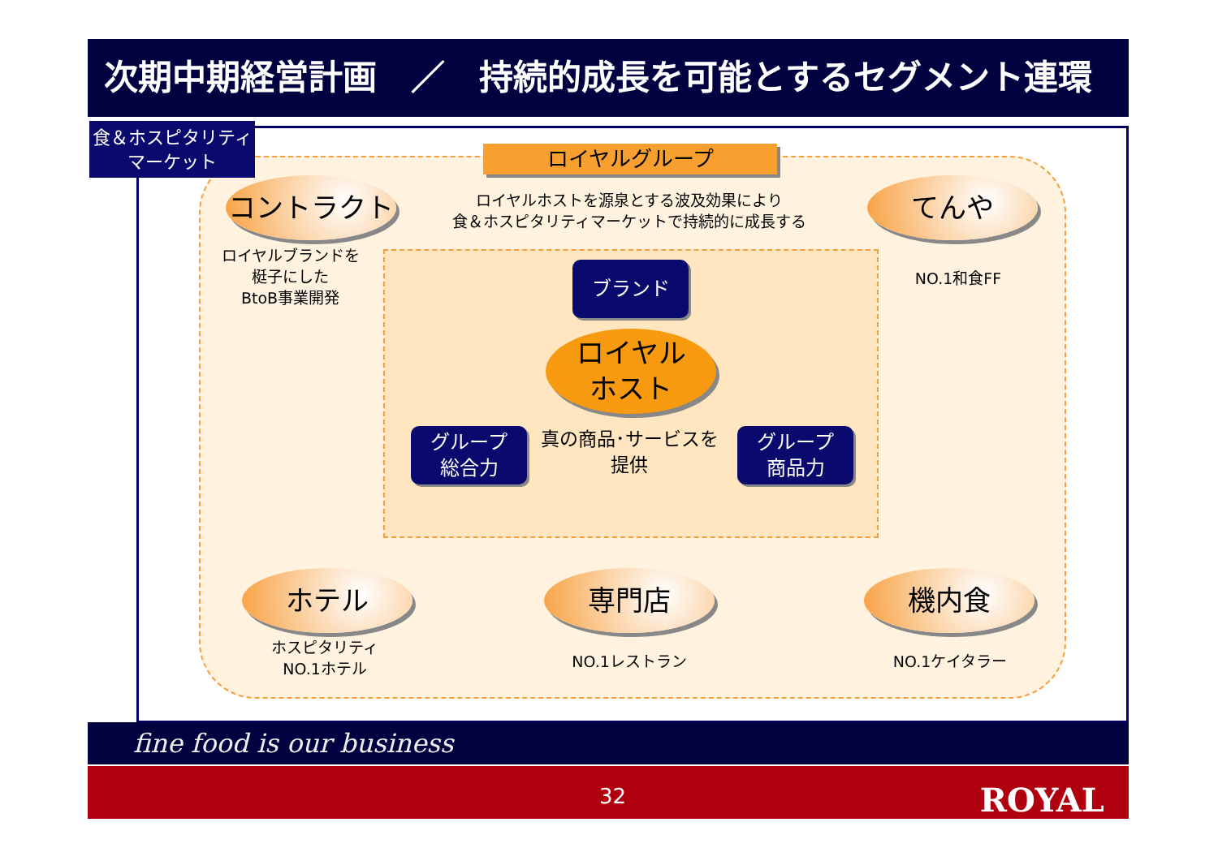次期中期経営計画　／　持続的成長を可能とするセグメント連環
食＆ホスピタリティ
マーケット
ロイヤルグループ
ロイヤルホストを源泉とする波及効果により
食＆ホスピタリティマーケットで持続的に成長する
コントラクト
ロイヤルブランドを
梃子にした
BtoB事業開発
てんや
NO.1和食FF
ブランド
ロイヤル
ホスト
グループ
総合力
真の商品･サービスを
提供
グループ
商品力
ホテル
ホスピタリティ
NO.1ホテル
専門店
NO.1レストラン
機内食
NO.1ケイタラー
fine food is our business
32 ROYAL